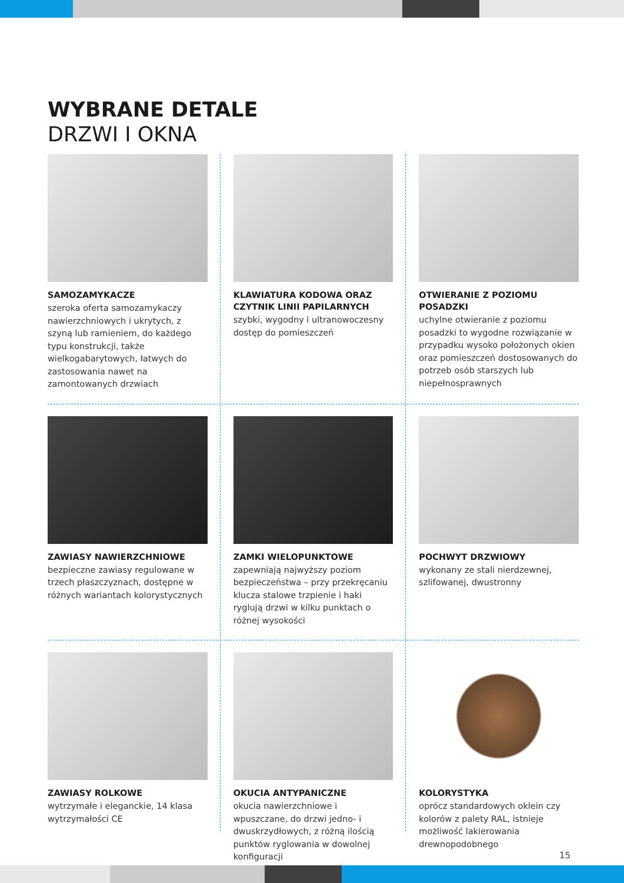WYBRANE DETALE
DRZWI I OKNA
SAMOZAMYKACZE
szeroka oferta samozamykaczy nawierzchniowych i ukrytych, z szyną lub ramieniem, do każdego typu konstrukcji, także wielkogabarytowych, łatwych do zastosowania nawet na zamontowanych drzwiach
KLAWIATURA KODOWA ORAZ CZYTNIK LINII PAPILARNYCH
szybki, wygodny i ultranowoczesny dostęp do pomieszczeń
OTWIERANIE Z POZIOMU POSADZKI
uchylne otwieranie z poziomu posadzki to wygodne rozwiązanie w przypadku wysoko położonych okien oraz pomieszczeń dostosowanych do potrzeb osób starszych lub niepełnosprawnych
ZAWIASY NAWIERZCHNIOWE
bezpieczne zawiasy regulowane w trzech płaszczyznach, dostępne w różnych wariantach kolorystycznych
ZAMKI WIELOPUNKTOWE
zapewniają najwyższy poziom bezpieczeństwa – przy przekręcaniu klucza stalowe trzpienie i haki ryglują drzwi w kilku punktach o różnej wysokości
POCHWYT DRZWIOWY
wykonany ze stali nierdzewnej, szlifowanej, dwustronny
ZAWIASY ROLKOWE
wytrzymałe i eleganckie, 14 klasa wytrzymałości CE
OKUCIA ANTYPANICZNE
okucia nawierzchniowe i wpuszczane, do drzwi jedno- i dwuskrzydłowych, z różną ilością punktów ryglowania w dowolnej konfiguracji
KOLORYSTYKA
oprócz standardowych oklein czy kolorów z palety RAL, istnieje możliwość lakierowania drewnopodobnego
15